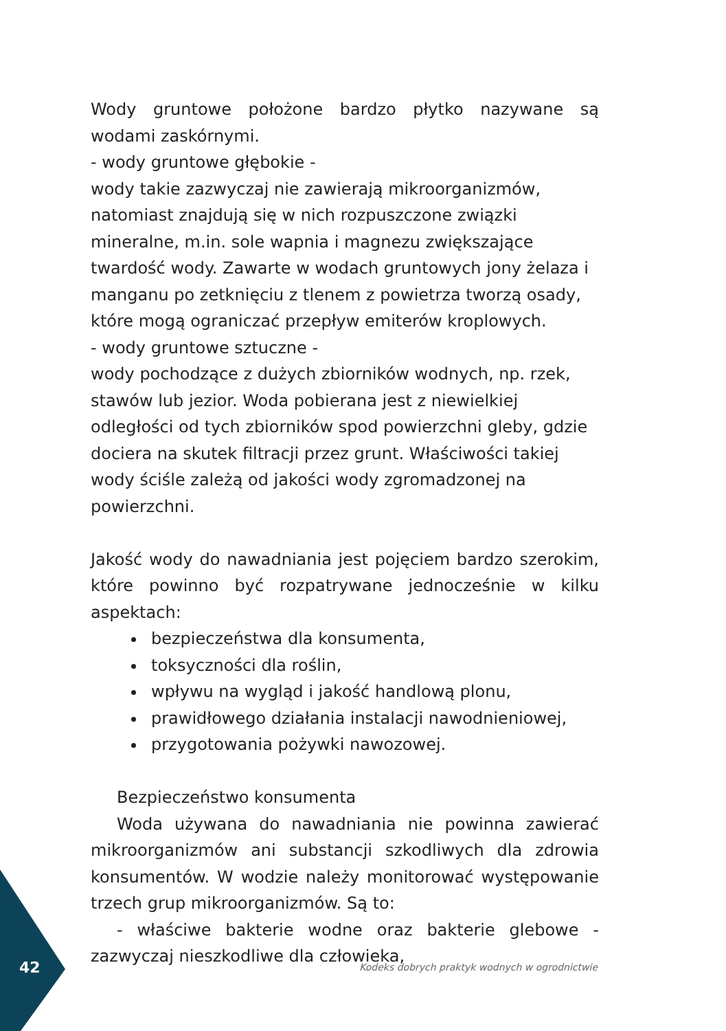Wody gruntowe położone bardzo płytko nazywane są wodami zaskórnymi.
- wody gruntowe głębokie -
wody takie zazwyczaj nie zawierają mikroorganizmów, natomiast znajdują się w nich rozpuszczone związki mineralne, m.in. sole wapnia i magnezu zwiększające twardość wody. Zawarte w wodach gruntowych jony żelaza i manganu po zetknięciu z tlenem z powietrza tworzą osady, które mogą ograniczać przepływ emiterów kroplowych.
- wody gruntowe sztuczne -
wody pochodzące z dużych zbiorników wodnych, np. rzek, stawów lub jezior. Woda pobierana jest z niewielkiej odległości od tych zbiorników spod powierzchni gleby, gdzie dociera na skutek filtracji przez grunt. Właściwości takiej wody ściśle zależą od jakości wody zgromadzonej na powierzchni.
Jakość wody do nawadniania jest pojęciem bardzo szerokim, które powinno być rozpatrywane jednocześnie w kilku aspektach:
bezpieczeństwa dla konsumenta,
toksyczności dla roślin,
wpływu na wygląd i jakość handlową plonu,
prawidłowego działania instalacji nawodnieniowej,
przygotowania pożywki nawozowej.
Bezpieczeństwo konsumenta
Woda używana do nawadniania nie powinna zawierać mikroorganizmów ani substancji szkodliwych dla zdrowia konsumentów. W wodzie należy monitorować występowanie trzech grup mikroorganizmów. Są to:
- właściwe bakterie wodne oraz bakterie glebowe - zazwyczaj nieszkodliwe dla człowieka,
42 Kodeks dobrych praktyk wodnych w ogrodnictwie